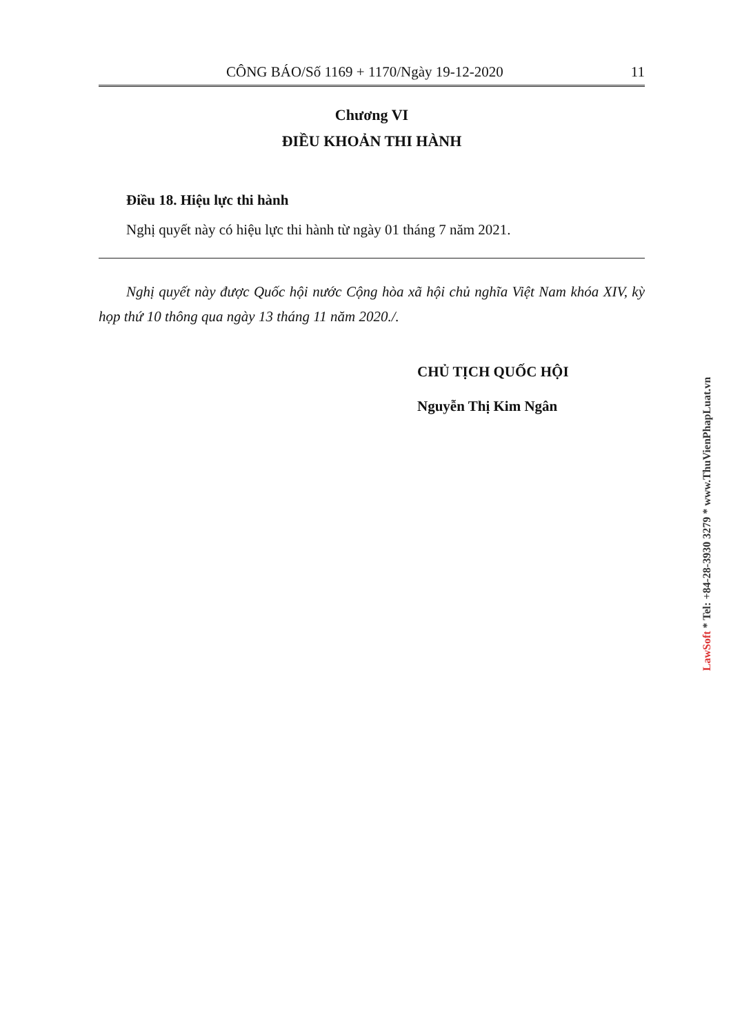CÔNG BÁO/Số 1169 + 1170/Ngày 19-12-2020 11
Chương VI
ĐIỀU KHOẢN THI HÀNH
Điều 18. Hiệu lực thi hành
Nghị quyết này có hiệu lực thi hành từ ngày 01 tháng 7 năm 2021.
Nghị quyết này được Quốc hội nước Cộng hòa xã hội chủ nghĩa Việt Nam khóa XIV, kỳ họp thứ 10 thông qua ngày 13 tháng 11 năm 2020./.
CHỦ TỊCH QUỐC HỘI
Nguyễn Thị Kim Ngân
LawSoft * Tel: +84-28-3930 3279 * www.ThuVienPhapLuat.vn